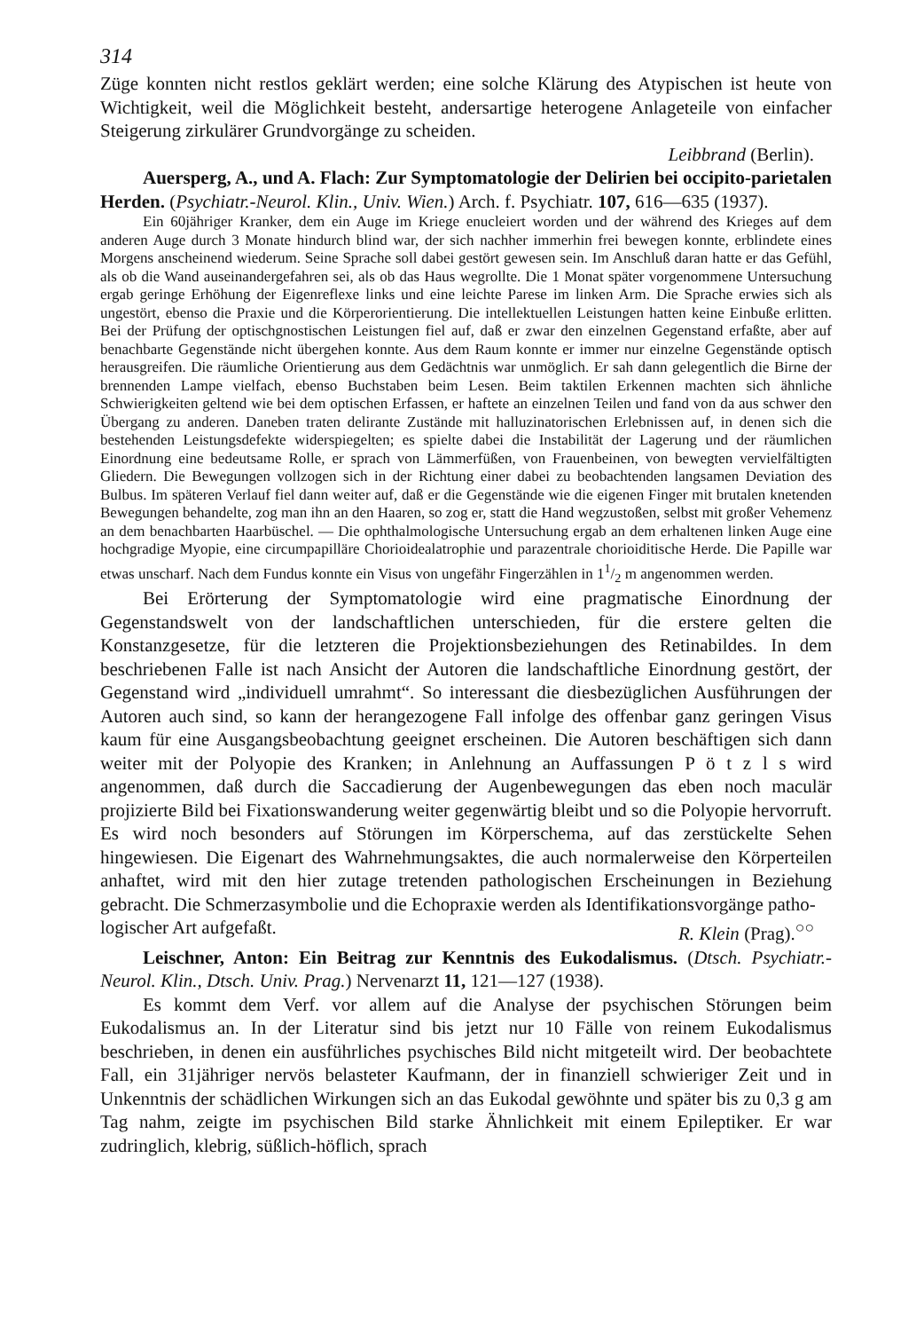314
Züge konnten nicht restlos geklärt werden; eine solche Klärung des Atypischen ist heute von Wichtigkeit, weil die Möglichkeit besteht, andersartige heterogene Anlageteile von einfacher Steigerung zirkulärer Grundvorgänge zu scheiden.
Leibbrand (Berlin).
Auersperg, A., und A. Flach: Zur Symptomatologie der Delirien bei occipito-parietalen Herden. (Psychiatr.-Neurol. Klin., Univ. Wien.) Arch. f. Psychiatr. 107, 616—635 (1937).
Ein 60jähriger Kranker, dem ein Auge im Kriege enucleiert worden und der während des Krieges auf dem anderen Auge durch 3 Monate hindurch blind war, der sich nachher immerhin frei bewegen konnte, erblindete eines Morgens anscheinend wiederum. Seine Sprache soll dabei gestört gewesen sein. Im Anschluß daran hatte er das Gefühl, als ob die Wand auseinandergefahren sei, als ob das Haus wegrollte. Die 1 Monat später vorgenommene Untersuchung ergab geringe Erhöhung der Eigenreflexe links und eine leichte Parese im linken Arm. Die Sprache erwies sich als ungestört, ebenso die Praxie und die Körperorientierung. Die intellektuellen Leistungen hatten keine Einbuße erlitten. Bei der Prüfung der optischgnostischen Leistungen fiel auf, daß er zwar den einzelnen Gegenstand erfaßte, aber auf benachbarte Gegenstände nicht übergehen konnte. Aus dem Raum konnte er immer nur einzelne Gegenstände optisch herausgreifen. Die räumliche Orientierung aus dem Gedächtnis war unmöglich. Er sah dann gelegentlich die Birne der brennenden Lampe vielfach, ebenso Buchstaben beim Lesen. Beim taktilen Erkennen machten sich ähnliche Schwierigkeiten geltend wie bei dem optischen Erfassen, er haftete an einzelnen Teilen und fand von da aus schwer den Übergang zu anderen. Daneben traten delirante Zustände mit halluzinatorischen Erlebnissen auf, in denen sich die bestehenden Leistungsdefekte widerspiegelten; es spielte dabei die Instabilität der Lagerung und der räumlichen Einordnung eine bedeutsame Rolle, er sprach von Lämmerfüßen, von Frauenbeinen, von bewegten vervielfältigten Gliedern. Die Bewegungen vollzogen sich in der Richtung einer dabei zu beobachtenden langsamen Deviation des Bulbus. Im späteren Verlauf fiel dann weiter auf, daß er die Gegenstände wie die eigenen Finger mit brutalen knetenden Bewegungen behandelte, zog man ihn an den Haaren, so zog er, statt die Hand wegzustoßen, selbst mit großer Vehemenz an dem benachbarten Haarbüschel. — Die ophthalmologische Untersuchung ergab an dem erhaltenen linken Auge eine hochgradige Myopie, eine circumpapilläre Chorioidealatrophie und parazentrale chorioiditische Herde. Die Papille war etwas unscharf. Nach dem Fundus konnte ein Visus von ungefähr Fingerzählen in 11/2 m angenommen werden.
Bei Erörterung der Symptomatologie wird eine pragmatische Einordnung der Gegenstandswelt von der landschaftlichen unterschieden, für die erstere gelten die Konstanzgesetze, für die letzteren die Projektionsbeziehungen des Retinabildes. In dem beschriebenen Falle ist nach Ansicht der Autoren die landschaftliche Einordnung gestört, der Gegenstand wird „individuell umrahmt“. So interessant die diesbezüglichen Ausführungen der Autoren auch sind, so kann der herangezogene Fall infolge des offenbar ganz geringen Visus kaum für eine Ausgangsbeobachtung geeignet erscheinen. Die Autoren beschäftigen sich dann weiter mit der Polyopie des Kranken; in Anlehnung an Auffassungen P ö t z l s wird angenommen, daß durch die Saccadierung der Augenbewegungen das eben noch maculär projizierte Bild bei Fixationswanderung weiter gegenwärtig bleibt und so die Polyopie hervorruft. Es wird noch besonders auf Störungen im Körperschema, auf das zerstückelte Sehen hingewiesen. Die Eigenart des Wahrnehmungsaktes, die auch normalerweise den Körperteilen anhaftet, wird mit den hier zutage tretenden pathologischen Erscheinungen in Beziehung gebracht. Die Schmerzasymbolie und die Echopraxie werden als Identifikationsvorgänge patho-
logischer Art aufgefaßt. R. Klein (Prag).<sup>○○</sup>
Leischner, Anton: Ein Beitrag zur Kenntnis des Eukodalismus. (Dtsch. Psychiatr.-Neurol. Klin., Dtsch. Univ. Prag.) Nervenarzt 11, 121—127 (1938).
Es kommt dem Verf. vor allem auf die Analyse der psychischen Störungen beim Eukodalismus an. In der Literatur sind bis jetzt nur 10 Fälle von reinem Eukodalismus beschrieben, in denen ein ausführliches psychisches Bild nicht mitgeteilt wird. Der beobachtete Fall, ein 31jähriger nervös belasteter Kaufmann, der in finanziell schwieriger Zeit und in Unkenntnis der schädlichen Wirkungen sich an das Eukodal gewöhnte und später bis zu 0,3 g am Tag nahm, zeigte im psychischen Bild starke Ähnlichkeit mit einem Epileptiker. Er war zudringlich, klebrig, süßlich-höflich, sprach